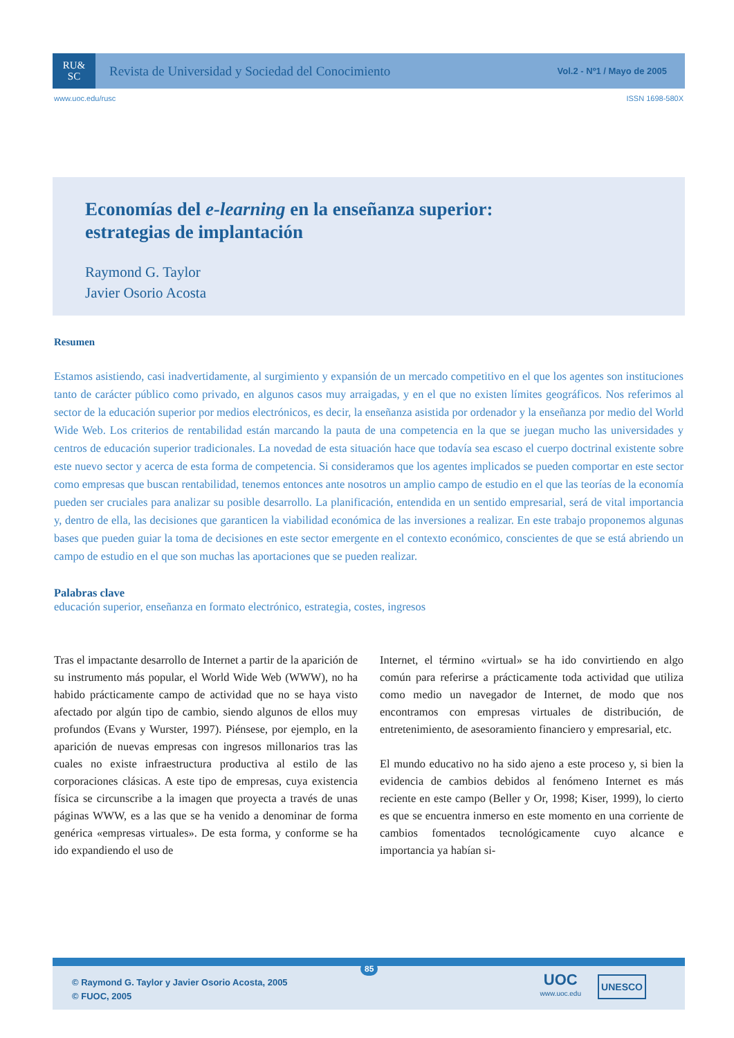RU&
SC
Revista de Universidad y Sociedad del Conocimiento
Vol.2 - Nº1 / Mayo de 2005
www.uoc.edu/rusc ISSN 1698-580X
Economías del e-learning en la enseñanza superior:
estrategias de implantación
Raymond G. Taylor
Javier Osorio Acosta
Resumen
Estamos asistiendo, casi inadvertidamente, al surgimiento y expansión de un mercado competitivo en el que los agentes son instituciones tanto de carácter público como privado, en algunos casos muy arraigadas, y en el que no existen límites geográficos. Nos referimos al sector de la educación superior por medios electrónicos, es decir, la enseñanza asistida por ordenador y la enseñanza por medio del World Wide Web. Los criterios de rentabilidad están marcando la pauta de una competencia en la que se juegan mucho las universidades y centros de educación superior tradicionales. La novedad de esta situación hace que todavía sea escaso el cuerpo doctrinal existente sobre este nuevo sector y acerca de esta forma de competencia. Si consideramos que los agentes implicados se pueden comportar en este sector como empresas que buscan rentabilidad, tenemos entonces ante nosotros un amplio campo de estudio en el que las teorías de la economía pueden ser cruciales para analizar su posible desarrollo. La planificación, entendida en un sentido empresarial, será de vital importancia y, dentro de ella, las decisiones que garanticen la viabilidad económica de las inversiones a realizar. En este trabajo proponemos algunas bases que pueden guiar la toma de decisiones en este sector emergente en el contexto económico, conscientes de que se está abriendo un campo de estudio en el que son muchas las aportaciones que se pueden realizar.
Palabras clave
educación superior, enseñanza en formato electrónico, estrategia, costes, ingresos
Tras el impactante desarrollo de Internet a partir de la aparición de su instrumento más popular, el World Wide Web (WWW), no ha habido prácticamente campo de actividad que no se haya visto afectado por algún tipo de cambio, siendo algunos de ellos muy profundos (Evans y Wurster, 1997). Piénsese, por ejemplo, en la aparición de nuevas empresas con ingresos millonarios tras las cuales no existe infraestructura productiva al estilo de las corporaciones clásicas. A este tipo de empresas, cuya existencia física se circunscribe a la imagen que proyecta a través de unas páginas WWW, es a las que se ha venido a denominar de forma genérica «empresas virtuales». De esta forma, y conforme se ha ido expandiendo el uso de
Internet, el término «virtual» se ha ido convirtiendo en algo común para referirse a prácticamente toda actividad que utiliza como medio un navegador de Internet, de modo que nos encontramos con empresas virtuales de distribución, de entretenimiento, de asesoramiento financiero y empresarial, etc.
El mundo educativo no ha sido ajeno a este proceso y, si bien la evidencia de cambios debidos al fenómeno Internet es más reciente en este campo (Beller y Or, 1998; Kiser, 1999), lo cierto es que se encuentra inmerso en este momento en una corriente de cambios fomentados tecnológicamente cuyo alcance e importancia ya habían si-
85
© Raymond G. Taylor y Javier Osorio Acosta, 2005
© FUOC, 2005
UOC
www.uoc.edu
UNESCO